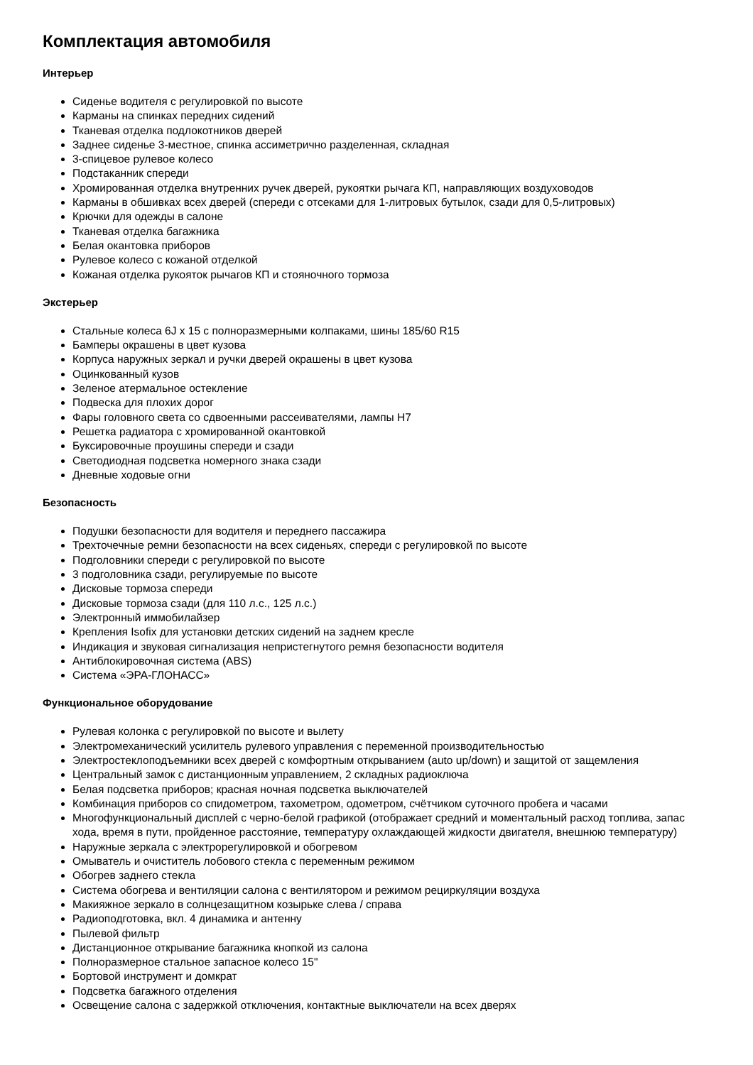Комплектация автомобиля
Интерьер
Сиденье водителя с регулировкой по высоте
Карманы на спинках передних сидений
Тканевая отделка подлокотников дверей
Заднее сиденье 3-местное, спинка ассиметрично разделенная, складная
3-спицевое рулевое колесо
Подстаканник спереди
Хромированная отделка внутренних ручек дверей, рукоятки рычага КП, направляющих воздуховодов
Карманы в обшивках всех дверей (спереди с отсеками для 1-литровых бутылок, сзади для 0,5-литровых)
Крючки для одежды в салоне
Тканевая отделка багажника
Белая окантовка приборов
Рулевое колесо с кожаной отделкой
Кожаная отделка рукояток рычагов КП и стояночного тормоза
Экстерьер
Стальные колеса 6J x 15 с полноразмерными колпаками, шины 185/60 R15
Бамперы окрашены в цвет кузова
Корпуса наружных зеркал и ручки дверей окрашены в цвет кузова
Оцинкованный кузов
Зеленое атермальное остекление
Подвеска для плохих дорог
Фары головного света со сдвоенными рассеивателями, лампы H7
Решетка радиатора с хромированной окантовкой
Буксировочные проушины спереди и сзади
Светодиодная подсветка номерного знака сзади
Дневные ходовые огни
Безопасность
Подушки безопасности для водителя и переднего пассажира
Трехточечные ремни безопасности на всех сиденьях, спереди с регулировкой по высоте
Подголовники спереди с регулировкой по высоте
3 подголовника сзади, регулируемые по высоте
Дисковые тормоза спереди
Дисковые тормоза сзади (для 110 л.с., 125 л.с.)
Электронный иммобилайзер
Крепления Isofix для установки детских сидений на заднем кресле
Индикация и звуковая сигнализация непристегнутого ремня безопасности водителя
Антиблокировочная система (ABS)
Система «ЭРА-ГЛОНАСС»
Функциональное оборудование
Рулевая колонка с регулировкой по высоте и вылету
Электромеханический усилитель рулевого управления с переменной производительностью
Электростеклоподъемники всех дверей с комфортным открыванием (auto up/down) и защитой от защемления
Центральный замок с дистанционным управлением, 2 складных радиоключа
Белая подсветка приборов; красная ночная подсветка выключателей
Комбинация приборов со спидометром, тахометром, одометром, счётчиком суточного пробега и часами
Многофункциональный дисплей с черно-белой графикой (отображает средний и моментальный расход топлива, запас хода, время в пути, пройденное расстояние, температуру охлаждающей жидкости двигателя, внешнюю температуру)
Наружные зеркала с электрорегулировкой и обогревом
Омыватель и очиститель лобового стекла с переменным режимом
Обогрев заднего стекла
Система обогрева и вентиляции салона с вентилятором и режимом рециркуляции воздуха
Макияжное зеркало в солнцезащитном козырьке слева / справа
Радиоподготовка, вкл. 4 динамика и антенну
Пылевой фильтр
Дистанционное открывание багажника кнопкой из салона
Полноразмерное стальное запасное колесо 15"
Бортовой инструмент и домкрат
Подсветка багажного отделения
Освещение салона с задержкой отключения, контактные выключатели на всех дверях